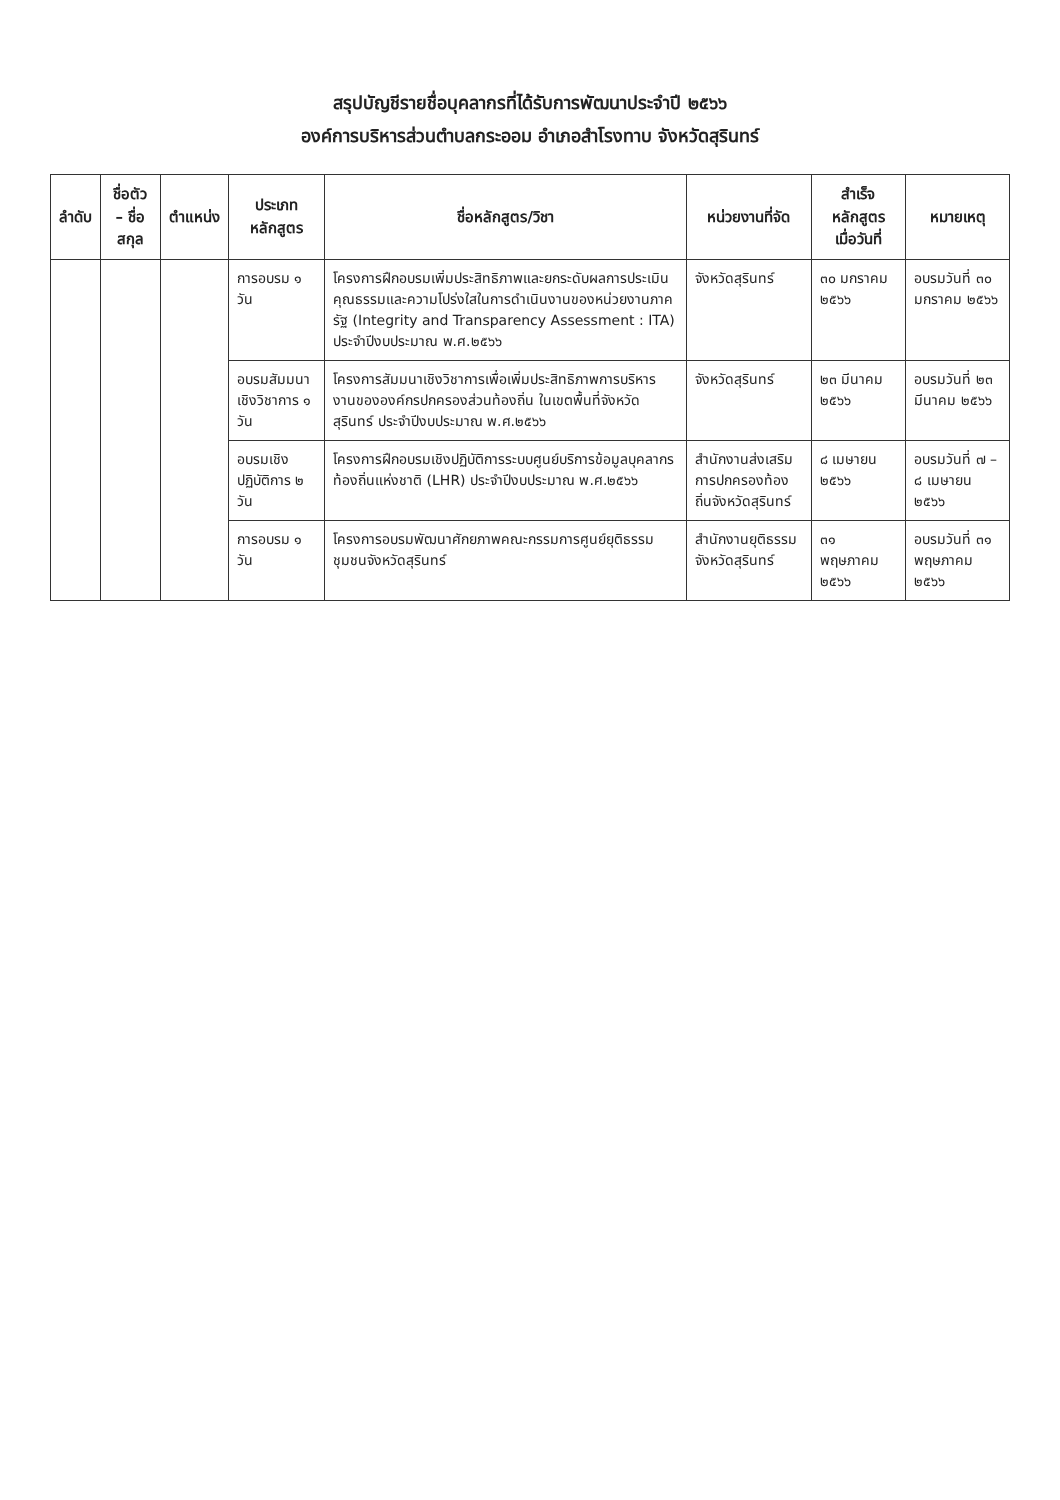สรุปบัญชีรายชื่อบุคลากรที่ได้รับการพัฒนาประจำปี ๒๕๖๖
องค์การบริหารส่วนตำบลกระออม อำเภอสำโรงทาบ จังหวัดสุรินทร์
| ลำดับ | ชื่อตัว – ชื่อสกุล | ตำแหน่ง | ประเภทหลักสูตร | ชื่อหลักสูตร/วิชา | หน่วยงานที่จัด | สำเร็จหลักสูตร เมื่อวันที่ | หมายเหตุ |
| --- | --- | --- | --- | --- | --- | --- | --- |
| | | | การอบรม ๑ วัน | โครงการฝึกอบรมเพิ่มประสิทธิภาพและยกระดับผลการประเมินคุณธรรมและความโปร่งใสในการดำเนินงานของหน่วยงานภาครัฐ (Integrity and Transparency Assessment : ITA) ประจำปีงบประมาณ พ.ศ.๒๕๖๖ | จังหวัดสุรินทร์ | ๓๐ มกราคม ๒๕๖๖ | อบรมวันที่ ๓๐ มกราคม ๒๕๖๖ |
| | | | อบรมสัมมนาเชิงวิชาการ ๑ วัน | โครงการสัมมนาเชิงวิชาการเพื่อเพิ่มประสิทธิภาพการบริหารงานขององค์กรปกครองส่วนท้องถิ่น ในเขตพื้นที่จังหวัดสุรินทร์ ประจำปีงบประมาณ พ.ศ.๒๕๖๖ | จังหวัดสุรินทร์ | ๒๓ มีนาคม ๒๕๖๖ | อบรมวันที่ ๒๓ มีนาคม ๒๕๖๖ |
| | | | อบรมเชิงปฏิบัติการ ๒ วัน | โครงการฝึกอบรมเชิงปฏิบัติการระบบศูนย์บริการข้อมูลบุคลากรท้องถิ่นแห่งชาติ (LHR) ประจำปีงบประมาณ พ.ศ.๒๕๖๖ | สำนักงานส่งเสริมการปกครองท้องถิ่นจังหวัดสุรินทร์ | ๘ เมษายน ๒๕๖๖ | อบรมวันที่ ๗ – ๘ เมษายน ๒๕๖๖ |
| | | | การอบรม ๑ วัน | โครงการอบรมพัฒนาศักยภาพคณะกรรมการศูนย์ยุติธรรมชุมชนจังหวัดสุรินทร์ | สำนักงานยุติธรรมจังหวัดสุรินทร์ | ๓๑ พฤษภาคม ๒๕๖๖ | อบรมวันที่ ๓๑ พฤษภาคม ๒๕๖๖ |